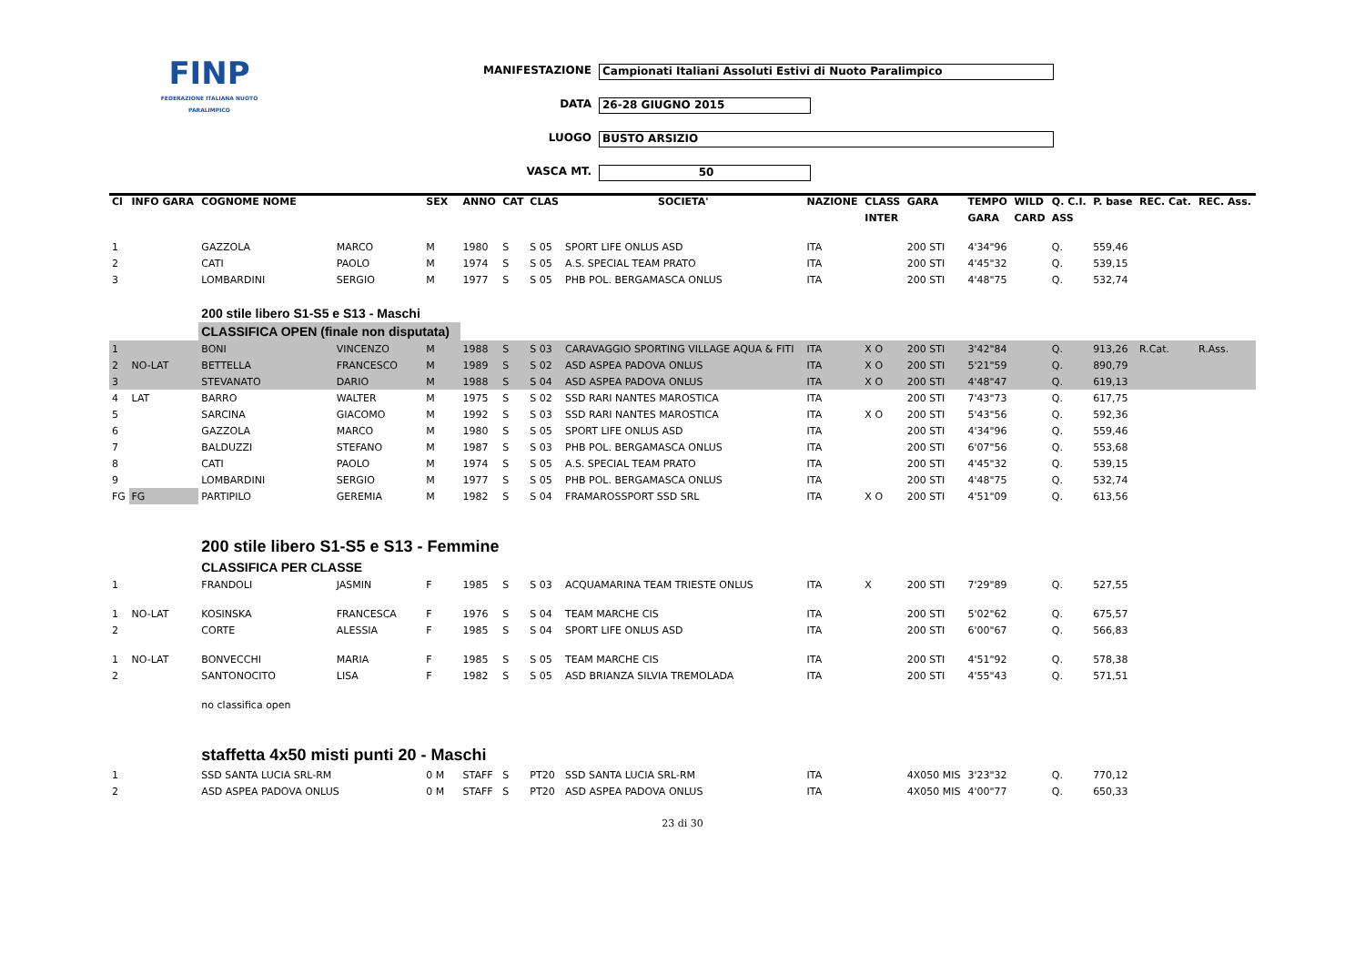FINP
FEDERAZIONE ITALIANA NUOTO PARALIMPICO
MANIFESTAZIONE Campionati Italiani Assoluti Estivi di Nuoto Paralimpico
DATA 26-28 GIUGNO 2015
LUOGO BUSTO ARSIZIO
VASCA MT. 50
| Cl | INFO GARA | COGNOME NOME | | SEX | ANNO | CAT | CLAS | SOCIETA' | NAZIONE | CLASS | GARA | TEMPO | WILD | Q. C.I. | P. base | REC. Cat. | REC. Ass. |
| --- | --- | --- | --- | --- | --- | --- | --- | --- | --- | --- | --- | --- | --- | --- | --- | --- | --- |
| | | | | | | | | | | INTER | | GARA | CARD | ASS | | | |
| 1 | | GAZZOLA | MARCO | M | 1980 | S | S 05 | SPORT LIFE ONLUS ASD | ITA | | 200 STI | 4'34"96 | | Q. | 559,46 | | |
| 2 | | CATI | PAOLO | M | 1974 | S | S 05 | A.S. SPECIAL TEAM PRATO | ITA | | 200 STI | 4'45"32 | | Q. | 539,15 | | |
| 3 | | LOMBARDINI | SERGIO | M | 1977 | S | S 05 | PHB POL. BERGAMASCA ONLUS | ITA | | 200 STI | 4'48"75 | | Q. | 532,74 | | |
| | | 200 stile libero S1-S5 e S13 - Maschi | | | | | | | | | | | | | | | |
| | | CLASSIFICA OPEN (finale non disputata) | | | | | | | | | | | | | | | |
| 1 | | BONI | VINCENZO | M | 1988 | S | S 03 | CARAVAGGIO SPORTING VILLAGE AQUA & FITI | ITA | X O | 200 STI | 3'42"84 | | Q. | 913,26 | R.Cat. | R.Ass. |
| 2 | NO-LAT | BETTELLA | FRANCESCO | M | 1989 | S | S 02 | ASD ASPEA PADOVA ONLUS | ITA | X O | 200 STI | 5'21"59 | | Q. | 890,79 | | |
| 3 | | STEVANATO | DARIO | M | 1988 | S | S 04 | ASD ASPEA PADOVA ONLUS | ITA | X O | 200 STI | 4'48"47 | | Q. | 619,13 | | |
| 4 | LAT | BARRO | WALTER | M | 1975 | S | S 02 | SSD RARI NANTES MAROSTICA | ITA | | 200 STI | 7'43"73 | | Q. | 617,75 | | |
| 5 | | SARCINA | GIACOMO | M | 1992 | S | S 03 | SSD RARI NANTES MAROSTICA | ITA | X O | 200 STI | 5'43"56 | | Q. | 592,36 | | |
| 6 | | GAZZOLA | MARCO | M | 1980 | S | S 05 | SPORT LIFE ONLUS ASD | ITA | | 200 STI | 4'34"96 | | Q. | 559,46 | | |
| 7 | | BALDUZZI | STEFANO | M | 1987 | S | S 03 | PHB POL. BERGAMASCA ONLUS | ITA | | 200 STI | 6'07"56 | | Q. | 553,68 | | |
| 8 | | CATI | PAOLO | M | 1974 | S | S 05 | A.S. SPECIAL TEAM PRATO | ITA | | 200 STI | 4'45"32 | | Q. | 539,15 | | |
| 9 | | LOMBARDINI | SERGIO | M | 1977 | S | S 05 | PHB POL. BERGAMASCA ONLUS | ITA | | 200 STI | 4'48"75 | | Q. | 532,74 | | |
| FG | FG | PARTIPILO | GEREMIA | M | 1982 | S | S 04 | FRAMAROSSPORT SSD SRL | ITA | X O | 200 STI | 4'51"09 | | Q. | 613,56 | | |
| | | 200 stile libero S1-S5 e S13 - Femmine | | | | | | | | | | | | | | | |
| | | CLASSIFICA PER CLASSE | | | | | | | | | | | | | | | |
| 1 | | FRANDOLI | JASMIN | F | 1985 | S | S 03 | ACQUAMARINA TEAM TRIESTE ONLUS | ITA | X | 200 STI | 7'29"89 | | Q. | 527,55 | | |
| 1 | NO-LAT | KOSINSKA | FRANCESCA | F | 1976 | S | S 04 | TEAM MARCHE CIS | ITA | | 200 STI | 5'02"62 | | Q. | 675,57 | | |
| 2 | | CORTE | ALESSIA | F | 1985 | S | S 04 | SPORT LIFE ONLUS ASD | ITA | | 200 STI | 6'00"67 | | Q. | 566,83 | | |
| 1 | NO-LAT | BONVECCHI | MARIA | F | 1985 | S | S 05 | TEAM MARCHE CIS | ITA | | 200 STI | 4'51"92 | | Q. | 578,38 | | |
| 2 | | SANTONOCITO | LISA | F | 1982 | S | S 05 | ASD BRIANZA SILVIA TREMOLADA | ITA | | 200 STI | 4'55"43 | | Q. | 571,51 | | |
| | | no classifica open | | | | | | | | | | | | | | | |
| | | staffetta 4x50 misti punti 20 - Maschi | | | | | | | | | | | | | | | |
| 1 | | SSD SANTA LUCIA SRL-RM | | 0 M | STAFF | S | PT20 | SSD SANTA LUCIA SRL-RM | ITA | | 4X050 MIS | 3'23"32 | | Q. | 770,12 | | |
| 2 | | ASD ASPEA PADOVA ONLUS | | 0 M | STAFF | S | PT20 | ASD ASPEA PADOVA ONLUS | ITA | | 4X050 MIS | 4'00"77 | | Q. | 650,33 | | |
23 di 30